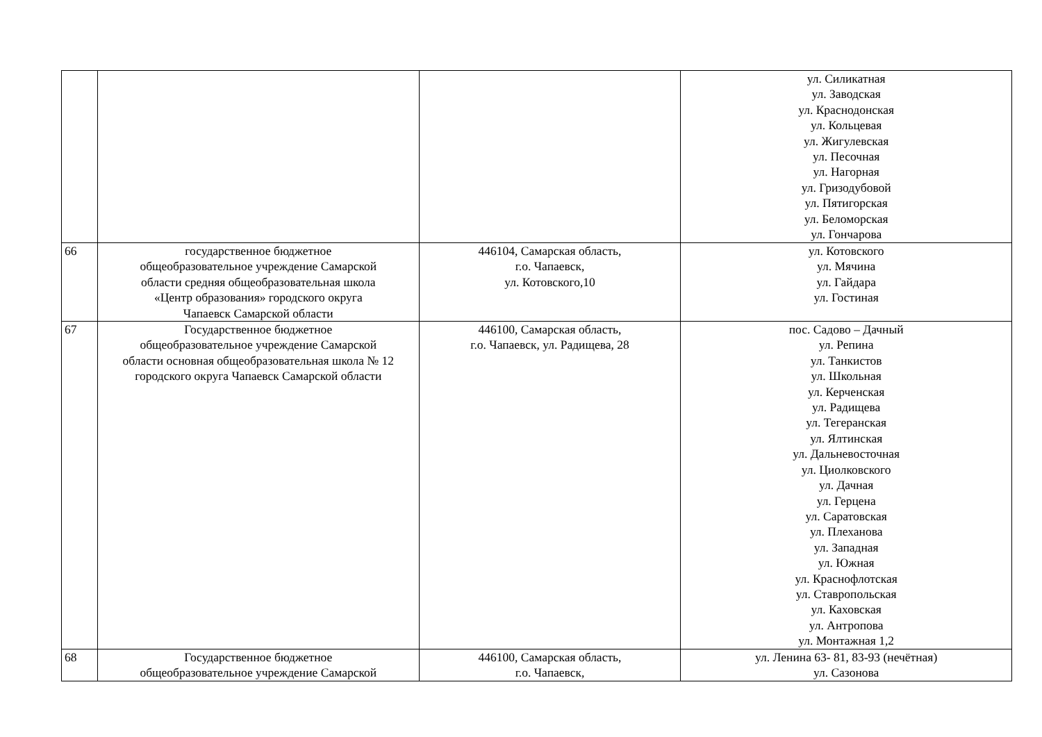| | | | ул. Силикатная ул. Заводская ул. Краснодонская ул. Кольцевая ул. Жигулевская ул. Песочная ул. Нагорная ул. Гризодубовой ул. Пятигорская ул. Беломорская ул. Гончарова |
| 66 | государственное бюджетное общеобразовательное учреждение Самарской области средняя общеобразовательная школа «Центр образования» городского округа Чапаевск Самарской области | 446104, Самарская область, г.о. Чапаевск, ул. Котовского,10 | ул. Котовского ул. Мячина ул. Гайдара ул. Гостиная |
| 67 | Государственное бюджетное общеобразовательное учреждение Самарской области основная общеобразовательная школа № 12 городского округа Чапаевск Самарской области | 446100, Самарская область, г.о. Чапаевск, ул. Радищева, 28 | пос. Садово – Дачный ул. Репина ул. Танкистов ул. Школьная ул. Керченская ул. Радищева ул. Тегеранская ул. Ялтинская ул. Дальневосточная ул. Циолковского ул. Дачная ул. Герцена ул. Саратовская ул. Плеханова ул. Западная ул. Южная ул. Краснофлотская ул. Ставропольская ул. Каховская ул. Антропова ул. Монтажная 1,2 |
| 68 | Государственное бюджетное общеобразовательное учреждение Самарской | 446100, Самарская область, г.о. Чапаевск, | ул. Ленина 63- 81, 83-93 (нечётная) ул. Сазонова |